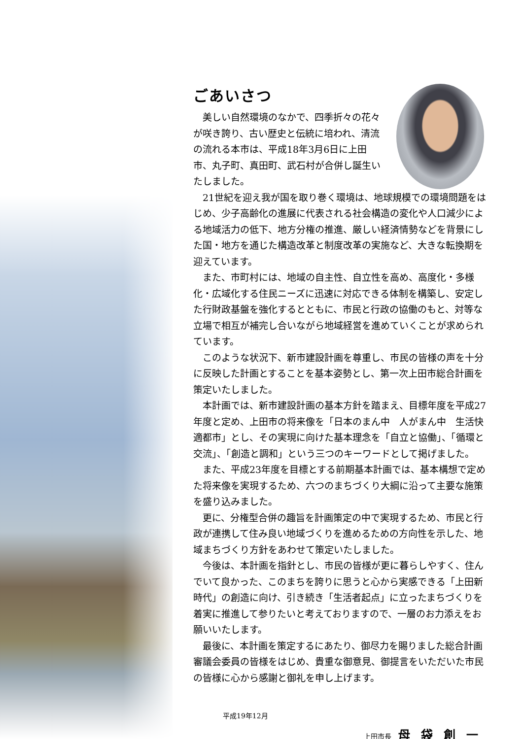ごあいさつ
美しい自然環境のなかで、四季折々の花々が咲き誇り、古い歴史と伝統に培われ、清流の流れる本市は、平成18年3月6日に上田市、丸子町、真田町、武石村が合併し誕生いたしました。
21世紀を迎え我が国を取り巻く環境は、地球規模での環境問題をはじめ、少子高齢化の進展に代表される社会構造の変化や人口減少による地域活力の低下、地方分権の推進、厳しい経済情勢などを背景にした国・地方を通じた構造改革と制度改革の実施など、大きな転換期を迎えています。
また、市町村には、地域の自主性、自立性を高め、高度化・多様化・広域化する住民ニーズに迅速に対応できる体制を構築し、安定した行財政基盤を強化するとともに、市民と行政の協働のもと、対等な立場で相互が補完し合いながら地域経営を進めていくことが求められています。
このような状況下、新市建設計画を尊重し、市民の皆様の声を十分に反映した計画とすることを基本姿勢とし、第一次上田市総合計画を策定いたしました。
本計画では、新市建設計画の基本方針を踏まえ、目標年度を平成27年度と定め、上田市の将来像を「日本のまん中　人がまん中　生活快適都市」とし、その実現に向けた基本理念を「自立と協働」、「循環と交流」、「創造と調和」という三つのキーワードとして掲げました。
また、平成23年度を目標とする前期基本計画では、基本構想で定めた将来像を実現するため、六つのまちづくり大綱に沿って主要な施策を盛り込みました。
更に、分権型合併の趣旨を計画策定の中で実現するため、市民と行政が連携して住み良い地域づくりを進めるための方向性を示した、地域まちづくり方針をあわせて策定いたしました。
今後は、本計画を指針とし、市民の皆様が更に暮らしやすく、住んでいて良かった、このまちを誇りに思うと心から実感できる「上田新時代」の創造に向け、引き続き「生活者起点」に立ったまちづくりを着実に推進して参りたいと考えておりますので、一層のお力添えをお願いいたします。
最後に、本計画を策定するにあたり、御尽力を賜りました総合計画審議会委員の皆様をはじめ、貴重な御意見、御提言をいただいた市民の皆様に心から感謝と御礼を申し上げます。
平成19年12月
上田市長 母袋創一